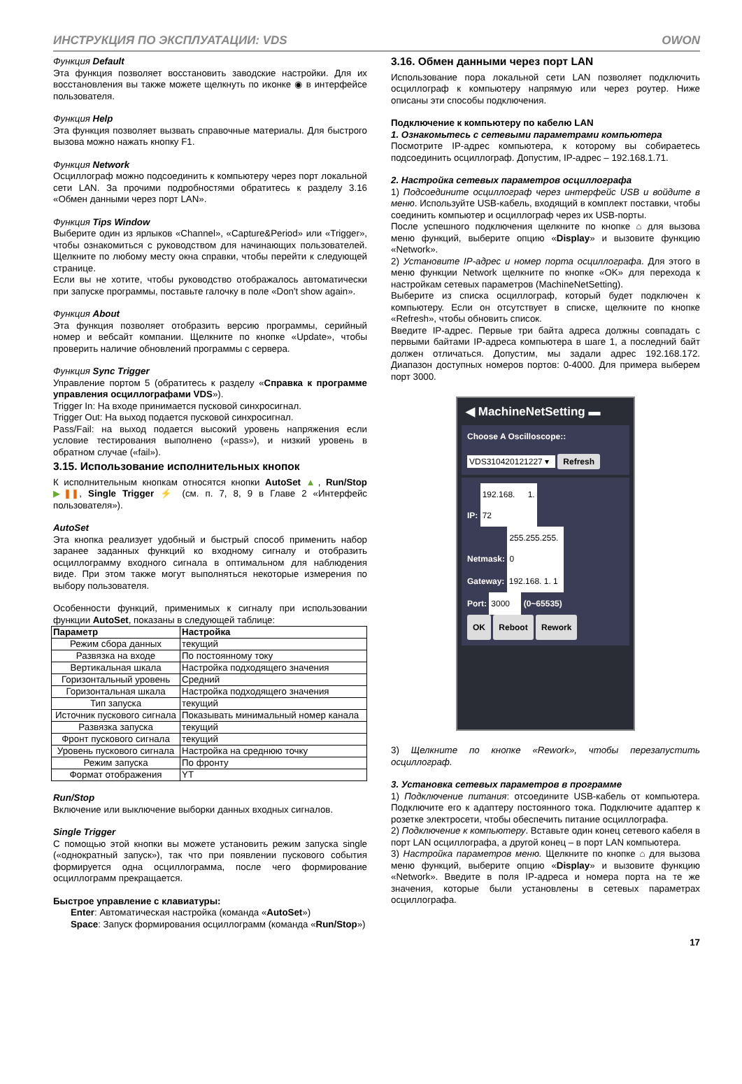ИНСТРУКЦИЯ ПО ЭКСПЛУАТАЦИИ: VDS OWON
Функция Default
Эта функция позволяет восстановить заводские настройки. Для их восстановления вы также можете щелкнуть по иконке ◉ в интерфейсе пользователя.
Функция Help
Эта функция позволяет вызвать справочные материалы. Для быстрого вызова можно нажать кнопку F1.
Функция Network
Осциллограф можно подсоединить к компьютеру через порт локальной сети LAN. За прочими подробностями обратитесь к разделу 3.16 «Обмен данными через порт LAN».
Функция Tips Window
Выберите один из ярлыков «Channel», «Capture&Period» или «Trigger», чтобы ознакомиться с руководством для начинающих пользователей. Щелкните по любому месту окна справки, чтобы перейти к следующей странице.
Если вы не хотите, чтобы руководство отображалось автоматически при запуске программы, поставьте галочку в поле «Don't show again».
Функция About
Эта функция позволяет отобразить версию программы, серийный номер и вебсайт компании. Щелкните по кнопке «Update», чтобы проверить наличие обновлений программы с сервера.
Функция Sync Trigger
Управление портом 5 (обратитесь к разделу «Справка к программе управления осциллографами VDS»).
Trigger In: На входе принимается пусковой синхросигнал.
Trigger Out: На выход подается пусковой синхросигнал.
Pass/Fail: на выход подается высокий уровень напряжения если условие тестирования выполнено («pass»), и низкий уровень в обратном случае («fail»).
3.15. Использование исполнительных кнопок
К исполнительным кнопкам относятся кнопки AutoSet ▲, Run/Stop ▶❚❚, Single Trigger ⚡ (см. п. 7, 8, 9 в Главе 2 «Интерфейс пользователя»).
AutoSet
Эта кнопка реализует удобный и быстрый способ применить набор заранее заданных функций ко входному сигналу и отобразить осциллограмму входного сигнала в оптимальном для наблюдения виде. При этом также могут выполняться некоторые измерения по выбору пользователя.
Особенности функций, применимых к сигналу при использовании функции AutoSet, показаны в следующей таблице:
| Параметр | Настройка |
| --- | --- |
| Режим сбора данных | текущий |
| Развязка на входе | По постоянному току |
| Вертикальная шкала | Настройка подходящего значения |
| Горизонтальный уровень | Средний |
| Горизонтальная шкала | Настройка подходящего значения |
| Тип запуска | текущий |
| Источник пускового сигнала | Показывать минимальный номер канала |
| Развязка запуска | текущий |
| Фронт пускового сигнала | текущий |
| Уровень пускового сигнала | Настройка на среднюю точку |
| Режим запуска | По фронту |
| Формат отображения | YT |
Run/Stop
Включение или выключение выборки данных входных сигналов.
Single Trigger
С помощью этой кнопки вы можете установить режим запуска single («однократный запуск»), так что при появлении пускового события формируется одна осциллограмма, после чего формирование осциллограмм прекращается.
Быстрое управление с клавиатуры:
Enter: Автоматическая настройка (команда «AutoSet»)
Space: Запуск формирования осциллограмм (команда «Run/Stop»)
3.16. Обмен данными через порт LAN
Использование пора локальной сети LAN позволяет подключить осциллограф к компьютеру напрямую или через роутер. Ниже описаны эти способы подключения.
Подключение к компьютеру по кабелю LAN
1. Ознакомьтесь с сетевыми параметрами компьютера
Посмотрите IP-адрес компьютера, к которому вы собираетесь подсоединить осциллограф. Допустим, IP-адрес – 192.168.1.71.
2. Настройка сетевых параметров осциллографа
1) Подсоедините осциллограф через интерфейс USB и войдите в меню. Используйте USB-кабель, входящий в комплект поставки, чтобы соединить компьютер и осциллограф через их USB-порты.
После успешного подключения щелкните по кнопке ⌂ для вызова меню функций, выберите опцию «Display» и вызовите функцию «Network».
2) Установите IP-адрес и номер порта осциллографа. Для этого в меню функции Network щелкните по кнопке «OK» для перехода к настройкам сетевых параметров (MachineNetSetting).
Выберите из списка осциллограф, который будет подключен к компьютеру. Если он отсутствует в списке, щелкните по кнопке «Refresh», чтобы обновить список.
Введите IP-адрес. Первые три байта адреса должны совпадать с первыми байтами IP-адреса компьютера в шаге 1, а последний байт должен отличаться. Допустим, мы задали адрес 192.168.172. Диапазон доступных номеров портов: 0-4000. Для примера выберем порт 3000.
◀ MachineNetSetting ▬
Choose A Oscilloscope::
VDS310420121227 ▾ Refresh
IP: 192.168. 1. 72
Netmask: 255.255.255. 0
Gateway: 192.168. 1. 1
Port: 3000 (0~65535)
OK Reboot Rework
3) Щелкните по кнопке «Rework», чтобы перезапустить осциллограф.
3. Установка сетевых параметров в программе
1) Подключение питания: отсоедините USB-кабель от компьютера. Подключите его к адаптеру постоянного тока. Подключите адаптер к розетке электросети, чтобы обеспечить питание осциллографа.
2) Подключение к компьютеру. Вставьте один конец сетевого кабеля в порт LAN осциллографа, а другой конец – в порт LAN компьютера.
3) Настройка параметров меню. Щелкните по кнопке ⌂ для вызова меню функций, выберите опцию «Display» и вызовите функцию «Network». Введите в поля IP-адреса и номера порта на те же значения, которые были установлены в сетевых параметрах осциллографа.
17